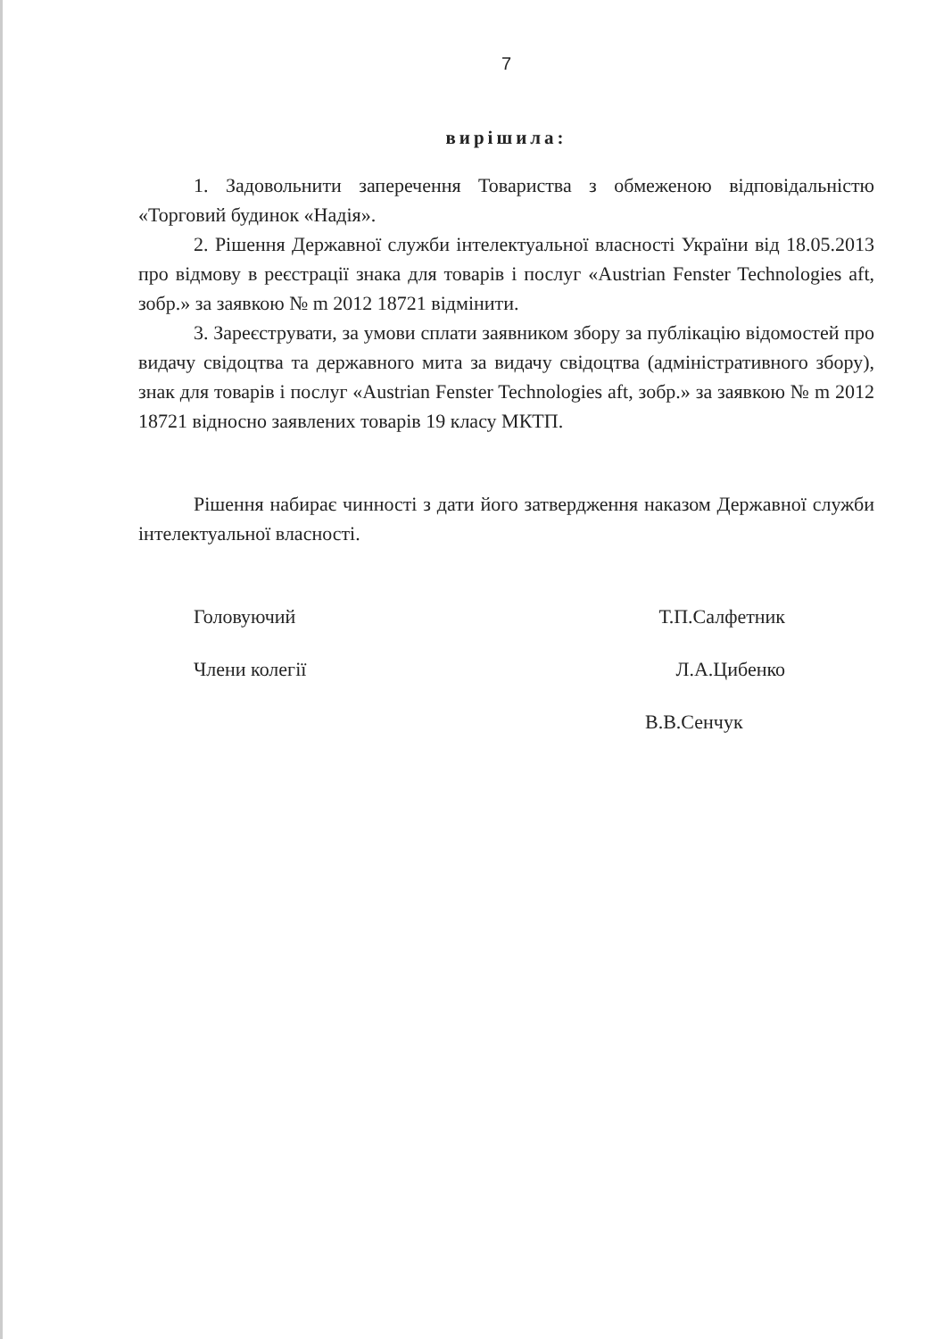7
вирішила:
1. Задовольнити заперечення Товариства з обмеженою відповідальністю «Торговий будинок «Надія».
2. Рішення Державної служби інтелектуальної власності України від 18.05.2013 про відмову в реєстрації знака для товарів і послуг «Austrian Fenster Technologies aft, зобр.» за заявкою № m 2012 18721 відмінити.
3. Зареєструвати, за умови сплати заявником збору за публікацію відомостей про видачу свідоцтва та державного мита за видачу свідоцтва (адміністративного збору), знак для товарів і послуг «Austrian Fenster Technologies aft, зобр.» за заявкою № m 2012 18721 відносно заявлених товарів 19 класу МКТП.
Рішення набирає чинності з дати його затвердження наказом Державної служби інтелектуальної власності.
Головуючий Т.П.Салфетник
Члени колегії Л.А.Цибенко
В.В.Сенчук